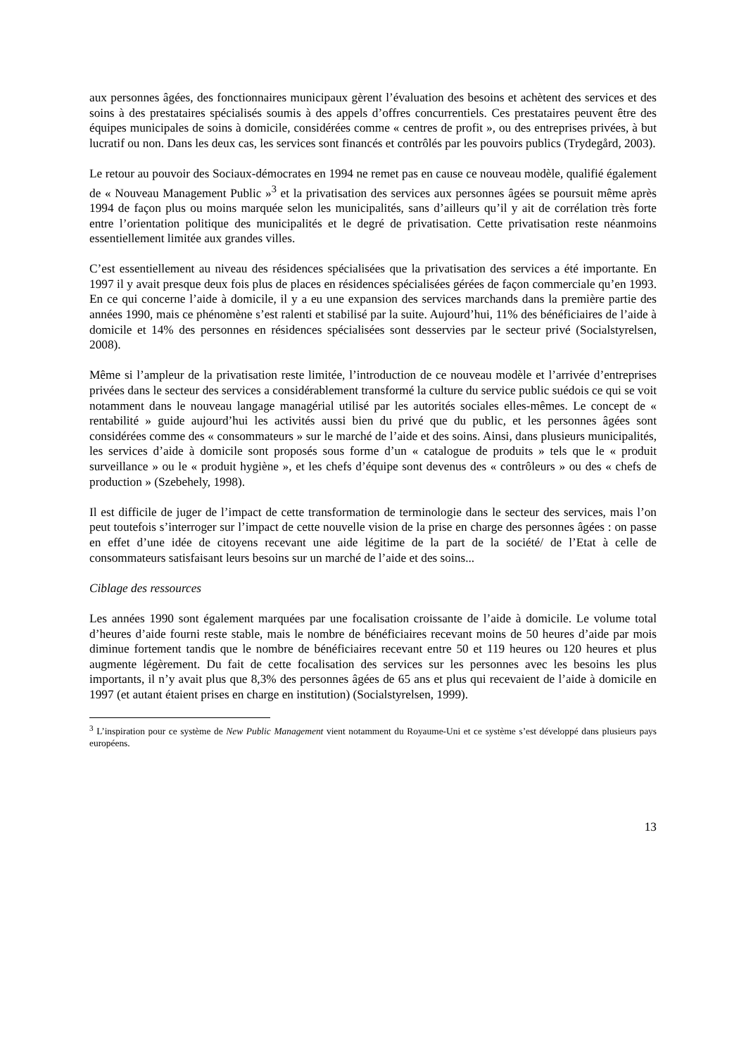aux personnes âgées, des fonctionnaires municipaux gèrent l’évaluation des besoins et achètent des services et des soins à des prestataires spécialisés soumis à des appels d’offres concurrentiels. Ces prestataires peuvent être des équipes municipales de soins à domicile, considérées comme « centres de profit », ou des entreprises privées, à but lucratif ou non. Dans les deux cas, les services sont financés et contrôlés par les pouvoirs publics (Trydegård, 2003).
Le retour au pouvoir des Sociaux-démocrates en 1994 ne remet pas en cause ce nouveau modèle, qualifié également de « Nouveau Management Public »<sup>3</sup> et la privatisation des services aux personnes âgées se poursuit même après 1994 de façon plus ou moins marquée selon les municipalités, sans d’ailleurs qu’il y ait de corrélation très forte entre l’orientation politique des municipalités et le degré de privatisation. Cette privatisation reste néanmoins essentiellement limitée aux grandes villes.
C’est essentiellement au niveau des résidences spécialisées que la privatisation des services a été importante. En 1997 il y avait presque deux fois plus de places en résidences spécialisées gérées de façon commerciale qu’en 1993. En ce qui concerne l’aide à domicile, il y a eu une expansion des services marchands dans la première partie des années 1990, mais ce phénomène s’est ralenti et stabilisé par la suite. Aujourd’hui, 11% des bénéficiaires de l’aide à domicile et 14% des personnes en résidences spécialisées sont desservies par le secteur privé (Socialstyrelsen, 2008).
Même si l’ampleur de la privatisation reste limitée, l’introduction de ce nouveau modèle et l’arrivée d’entreprises privées dans le secteur des services a considérablement transformé la culture du service public suédois ce qui se voit notamment dans le nouveau langage managérial utilisé par les autorités sociales elles-mêmes. Le concept de « rentabilité » guide aujourd’hui les activités aussi bien du privé que du public, et les personnes âgées sont considérées comme des « consommateurs » sur le marché de l’aide et des soins. Ainsi, dans plusieurs municipalités, les services d’aide à domicile sont proposés sous forme d’un « catalogue de produits » tels que le « produit surveillance » ou le « produit hygiène », et les chefs d’équipe sont devenus des « contrôleurs » ou des « chefs de production » (Szebehely, 1998).
Il est difficile de juger de l’impact de cette transformation de terminologie dans le secteur des services, mais l’on peut toutefois s’interroger sur l’impact de cette nouvelle vision de la prise en charge des personnes âgées : on passe en effet d’une idée de citoyens recevant une aide légitime de la part de la société/ de l’Etat à celle de consommateurs satisfaisant leurs besoins sur un marché de l’aide et des soins...
Ciblage des ressources
Les années 1990 sont également marquées par une focalisation croissante de l’aide à domicile. Le volume total d’heures d’aide fourni reste stable, mais le nombre de bénéficiaires recevant moins de 50 heures d’aide par mois diminue fortement tandis que le nombre de bénéficiaires recevant entre 50 et 119 heures ou 120 heures et plus augmente légèrement. Du fait de cette focalisation des services sur les personnes avec les besoins les plus importants, il n’y avait plus que 8,3% des personnes âgées de 65 ans et plus qui recevaient de l’aide à domicile en 1997 (et autant étaient prises en charge en institution) (Socialstyrelsen, 1999).
<sup>3</sup> L’inspiration pour ce système de New Public Management vient notamment du Royaume-Uni et ce système s’est développé dans plusieurs pays européens.
13